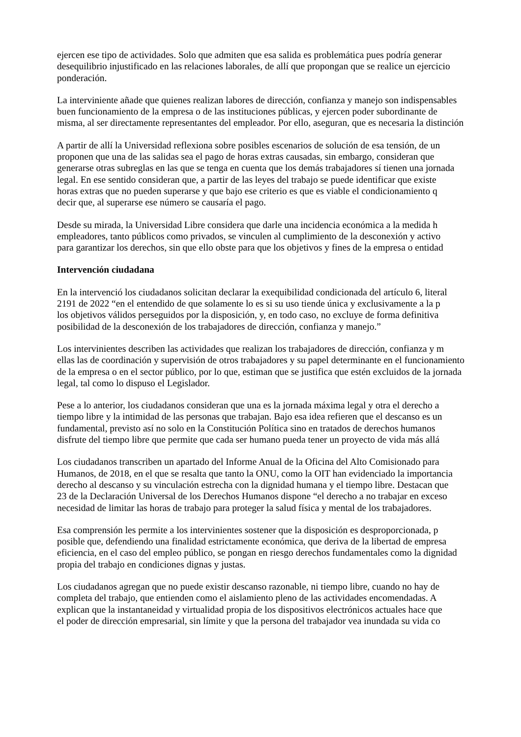ejercen ese tipo de actividades. Solo que admiten que esa salida es problemática pues podría generar
desequilibrio injustificado en las relaciones laborales, de allí que propongan que se realice un ejercicio
ponderación.
La interviniente añade que quienes realizan labores de dirección, confianza y manejo son indispensables
buen funcionamiento de la empresa o de las instituciones públicas, y ejercen poder subordinante de
misma, al ser directamente representantes del empleador. Por ello, aseguran, que es necesaria la distinción
A partir de allí la Universidad reflexiona sobre posibles escenarios de solución de esa tensión, de un
proponen que una de las salidas sea el pago de horas extras causadas, sin embargo, consideran que
generarse otras subreglas en las que se tenga en cuenta que los demás trabajadores sí tienen una jornada
legal. En ese sentido consideran que, a partir de las leyes del trabajo se puede identificar que existe
horas extras que no pueden superarse y que bajo ese criterio es que es viable el condicionamiento q
decir que, al superarse ese número se causaría el pago.
Desde su mirada, la Universidad Libre considera que darle una incidencia económica a la medida h
empleadores, tanto públicos como privados, se vinculen al cumplimiento de la desconexión y activo
para garantizar los derechos, sin que ello obste para que los objetivos y fines de la empresa o entidad
Intervención ciudadana
En la intervenció los ciudadanos solicitan declarar la exequibilidad condicionada del artículo 6, literal
2191 de 2022 “en el entendido de que solamente lo es si su uso tiende única y exclusivamente a la p
los objetivos válidos perseguidos por la disposición, y, en todo caso, no excluye de forma definitiva
posibilidad de la desconexión de los trabajadores de dirección, confianza y manejo.”
Los intervinientes describen las actividades que realizan los trabajadores de dirección, confianza y m
ellas las de coordinación y supervisión de otros trabajadores y su papel determinante en el funcionamiento
de la empresa o en el sector público, por lo que, estiman que se justifica que estén excluidos de la jornada
legal, tal como lo dispuso el Legislador.
Pese a lo anterior, los ciudadanos consideran que una es la jornada máxima legal y otra el derecho a
tiempo libre y la intimidad de las personas que trabajan. Bajo esa idea refieren que el descanso es un
fundamental, previsto así no solo en la Constitución Política sino en tratados de derechos humanos
disfrute del tiempo libre que permite que cada ser humano pueda tener un proyecto de vida más allá
Los ciudadanos transcriben un apartado del Informe Anual de la Oficina del Alto Comisionado para
Humanos, de 2018, en el que se resalta que tanto la ONU, como la OIT han evidenciado la importancia
derecho al descanso y su vinculación estrecha con la dignidad humana y el tiempo libre. Destacan que
23 de la Declaración Universal de los Derechos Humanos dispone “el derecho a no trabajar en exceso
necesidad de limitar las horas de trabajo para proteger la salud física y mental de los trabajadores.
Esa comprensión les permite a los intervinientes sostener que la disposición es desproporcionada, p
posible que, defendiendo una finalidad estrictamente económica, que deriva de la libertad de empresa
eficiencia, en el caso del empleo público, se pongan en riesgo derechos fundamentales como la dignidad
propia del trabajo en condiciones dignas y justas.
Los ciudadanos agregan que no puede existir descanso razonable, ni tiempo libre, cuando no hay de
completa del trabajo, que entienden como el aislamiento pleno de las actividades encomendadas. A
explican que la instantaneidad y virtualidad propia de los dispositivos electrónicos actuales hace que
el poder de dirección empresarial, sin límite y que la persona del trabajador vea inundada su vida co